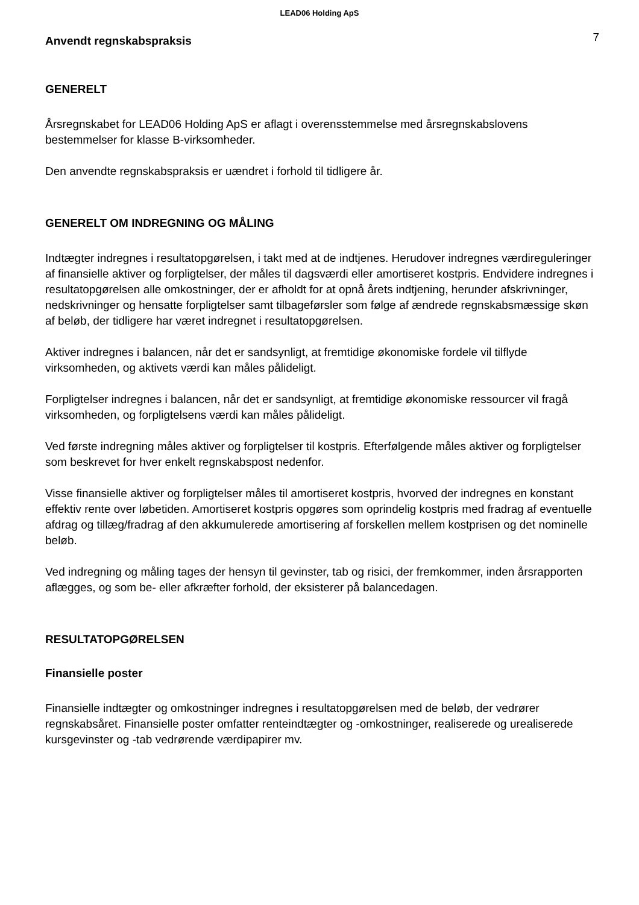LEAD06 Holding ApS
Anvendt regnskabspraksis
7
GENERELT
Årsregnskabet for LEAD06 Holding ApS er aflagt i overensstemmelse med årsregnskabslovens bestemmelser for klasse B-virksomheder.
Den anvendte regnskabspraksis er uændret i forhold til tidligere år.
GENERELT OM INDREGNING OG MÅLING
Indtægter indregnes i resultatopgørelsen, i takt med at de indtjenes. Herudover indregnes værdireguleringer af finansielle aktiver og forpligtelser, der måles til dagsværdi eller amortiseret kostpris. Endvidere indregnes i resultatopgørelsen alle omkostninger, der er afholdt for at opnå årets indtjening, herunder afskrivninger, nedskrivninger og hensatte forpligtelser samt tilbageførsler som følge af ændrede regnskabsmæssige skøn af beløb, der tidligere har været indregnet i resultatopgørelsen.
Aktiver indregnes i balancen, når det er sandsynligt, at fremtidige økonomiske fordele vil tilflyde virksomheden, og aktivets værdi kan måles pålideligt.
Forpligtelser indregnes i balancen, når det er sandsynligt, at fremtidige økonomiske ressourcer vil fragå virksomheden, og forpligtelsens værdi kan måles pålideligt.
Ved første indregning måles aktiver og forpligtelser til kostpris. Efterfølgende måles aktiver og forpligtelser som beskrevet for hver enkelt regnskabspost nedenfor.
Visse finansielle aktiver og forpligtelser måles til amortiseret kostpris, hvorved der indregnes en konstant effektiv rente over løbetiden. Amortiseret kostpris opgøres som oprindelig kostpris med fradrag af eventuelle afdrag og tillæg/fradrag af den akkumulerede amortisering af forskellen mellem kostprisen og det nominelle beløb.
Ved indregning og måling tages der hensyn til gevinster, tab og risici, der fremkommer, inden årsrapporten aflægges, og som be- eller afkræfter forhold, der eksisterer på balancedagen.
RESULTATOPGØRELSEN
Finansielle poster
Finansielle indtægter og omkostninger indregnes i resultatopgørelsen med de beløb, der vedrører regnskabsåret. Finansielle poster omfatter renteindtægter og -omkostninger, realiserede og urealiserede kursgevinster og -tab vedrørende værdipapirer mv.